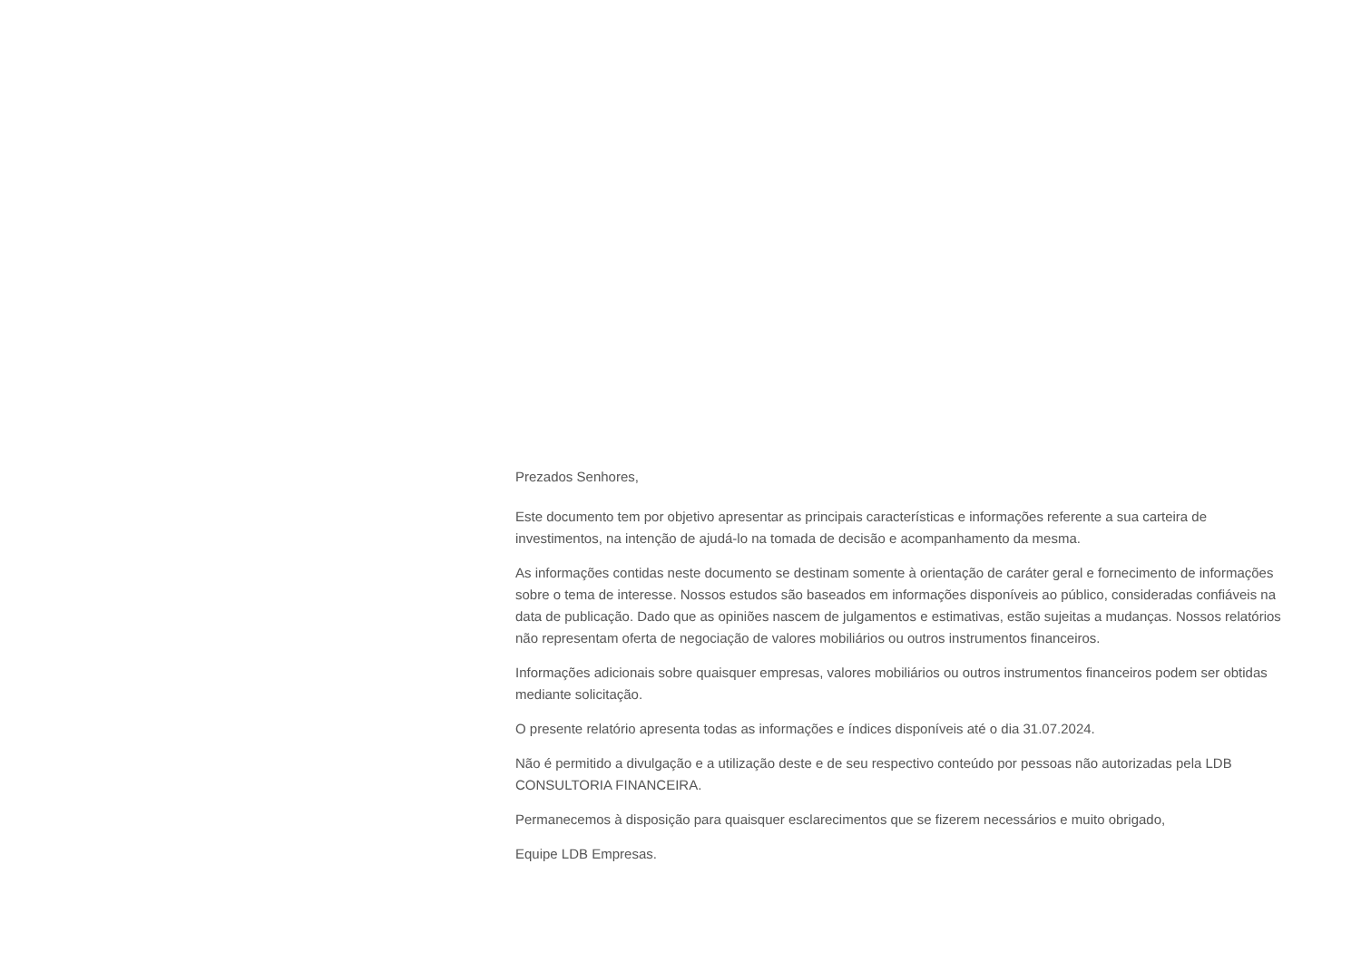Prezados Senhores,
Este documento tem por objetivo apresentar as principais características e informações referente a sua carteira de investimentos, na intenção de ajudá-lo na tomada de decisão e acompanhamento da mesma.
As informações contidas neste documento se destinam somente à orientação de caráter geral e fornecimento de informações sobre o tema de interesse. Nossos estudos são baseados em informações disponíveis ao público, consideradas confiáveis na data de publicação. Dado que as opiniões nascem de julgamentos e estimativas, estão sujeitas a mudanças. Nossos relatórios não representam oferta de negociação de valores mobiliários ou outros instrumentos financeiros.
Informações adicionais sobre quaisquer empresas, valores mobiliários ou outros instrumentos financeiros podem ser obtidas mediante solicitação.
O presente relatório apresenta todas as informações e índices disponíveis até o dia 31.07.2024.
Não é permitido a divulgação e a utilização deste e de seu respectivo conteúdo por pessoas não autorizadas pela LDB CONSULTORIA FINANCEIRA.
Permanecemos à disposição para quaisquer esclarecimentos que se fizerem necessários e muito obrigado,
Equipe LDB Empresas.